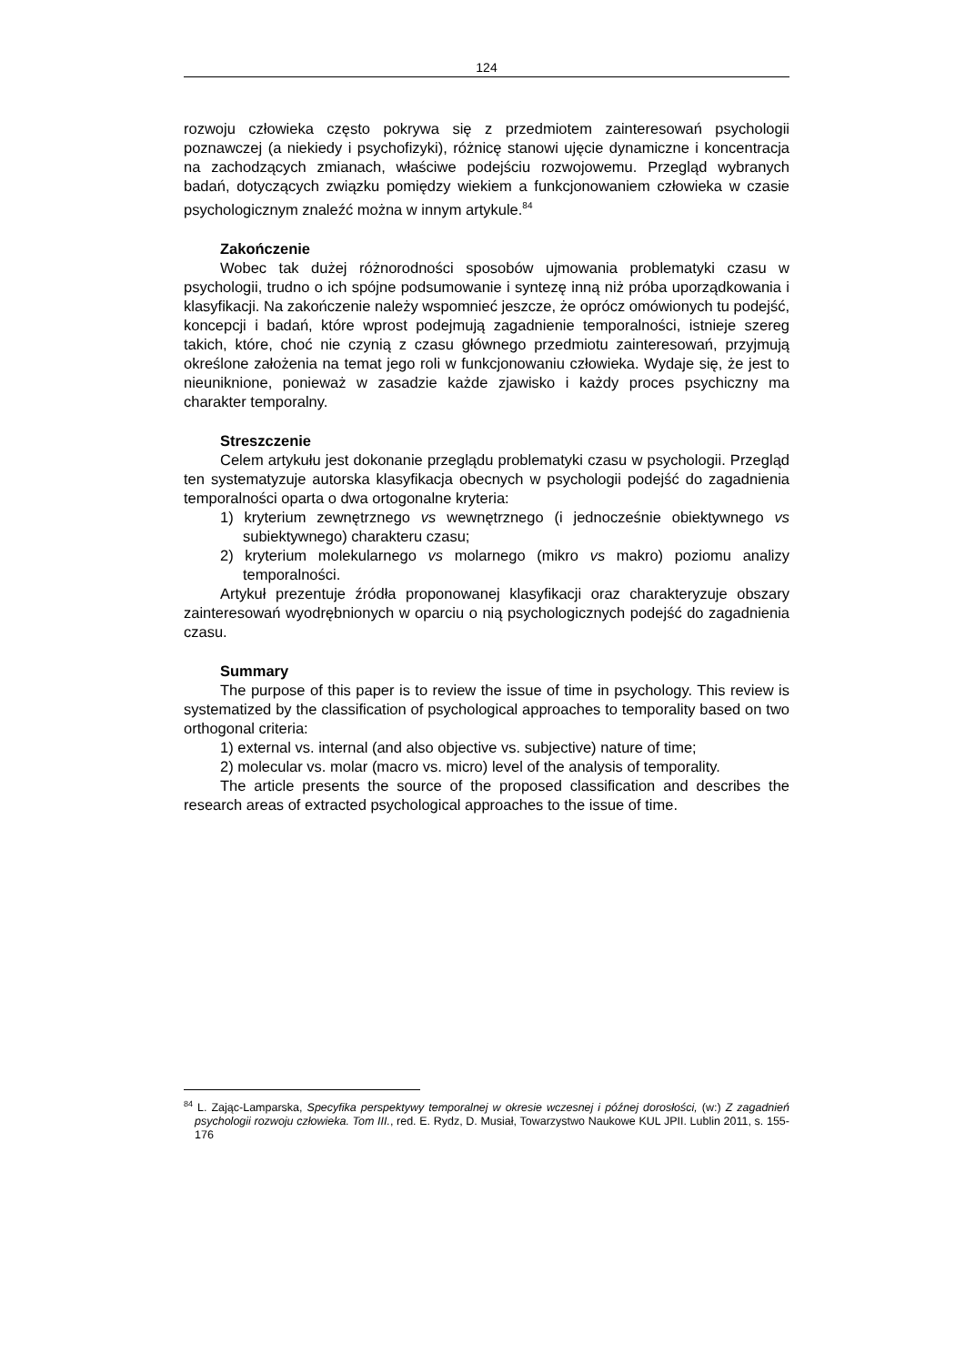124
rozwoju człowieka często pokrywa się z przedmiotem zainteresowań psychologii poznawczej (a niekiedy i psychofizyki), różnicę stanowi ujęcie dynamiczne i koncentracja na zachodzących zmianach, właściwe podejściu rozwojowemu. Przegląd wybranych badań, dotyczących związku pomiędzy wiekiem a funkcjonowaniem człowieka w czasie psychologicznym znaleźć można w innym artykule.<sup>84</sup>
Zakończenie
Wobec tak dużej różnorodności sposobów ujmowania problematyki czasu w psychologii, trudno o ich spójne podsumowanie i syntezę inną niż próba uporządkowania i klasyfikacji. Na zakończenie należy wspomnieć jeszcze, że oprócz omówionych tu podejść, koncepcji i badań, które wprost podejmują zagadnienie temporalności, istnieje szereg takich, które, choć nie czynią z czasu głównego przedmiotu zainteresowań, przyjmują określone założenia na temat jego roli w funkcjonowaniu człowieka. Wydaje się, że jest to nieuniknione, ponieważ w zasadzie każde zjawisko i każdy proces psychiczny ma charakter temporalny.
Streszczenie
Celem artykułu jest dokonanie przeglądu problematyki czasu w psychologii. Przegląd ten systematyzuje autorska klasyfikacja obecnych w psychologii podejść do zagadnienia temporalności oparta o dwa ortogonalne kryteria:
1) kryterium zewnętrznego vs wewnętrznego (i jednocześnie obiektywnego vs subiektywnego) charakteru czasu;
2) kryterium molekularnego vs molarnego (mikro vs makro) poziomu analizy temporalności.
Artykuł prezentuje źródła proponowanej klasyfikacji oraz charakteryzuje obszary zainteresowań wyodrębnionych w oparciu o nią psychologicznych podejść do zagadnienia czasu.
Summary
The purpose of this paper is to review the issue of time in psychology. This review is systematized by the classification of psychological approaches to temporality based on two orthogonal criteria:
1) external vs. internal (and also objective vs. subjective) nature of time;
2) molecular vs. molar (macro vs. micro) level of the analysis of temporality.
The article presents the source of the proposed classification and describes the research areas of extracted psychological approaches to the issue of time.
<sup>84</sup> L. Zając-Lamparska, Specyfika perspektywy temporalnej w okresie wczesnej i późnej dorosłości, (w:) Z zagadnień psychologii rozwoju człowieka. Tom III., red. E. Rydz, D. Musiał, Towarzystwo Naukowe KUL JPII. Lublin 2011, s. 155-176